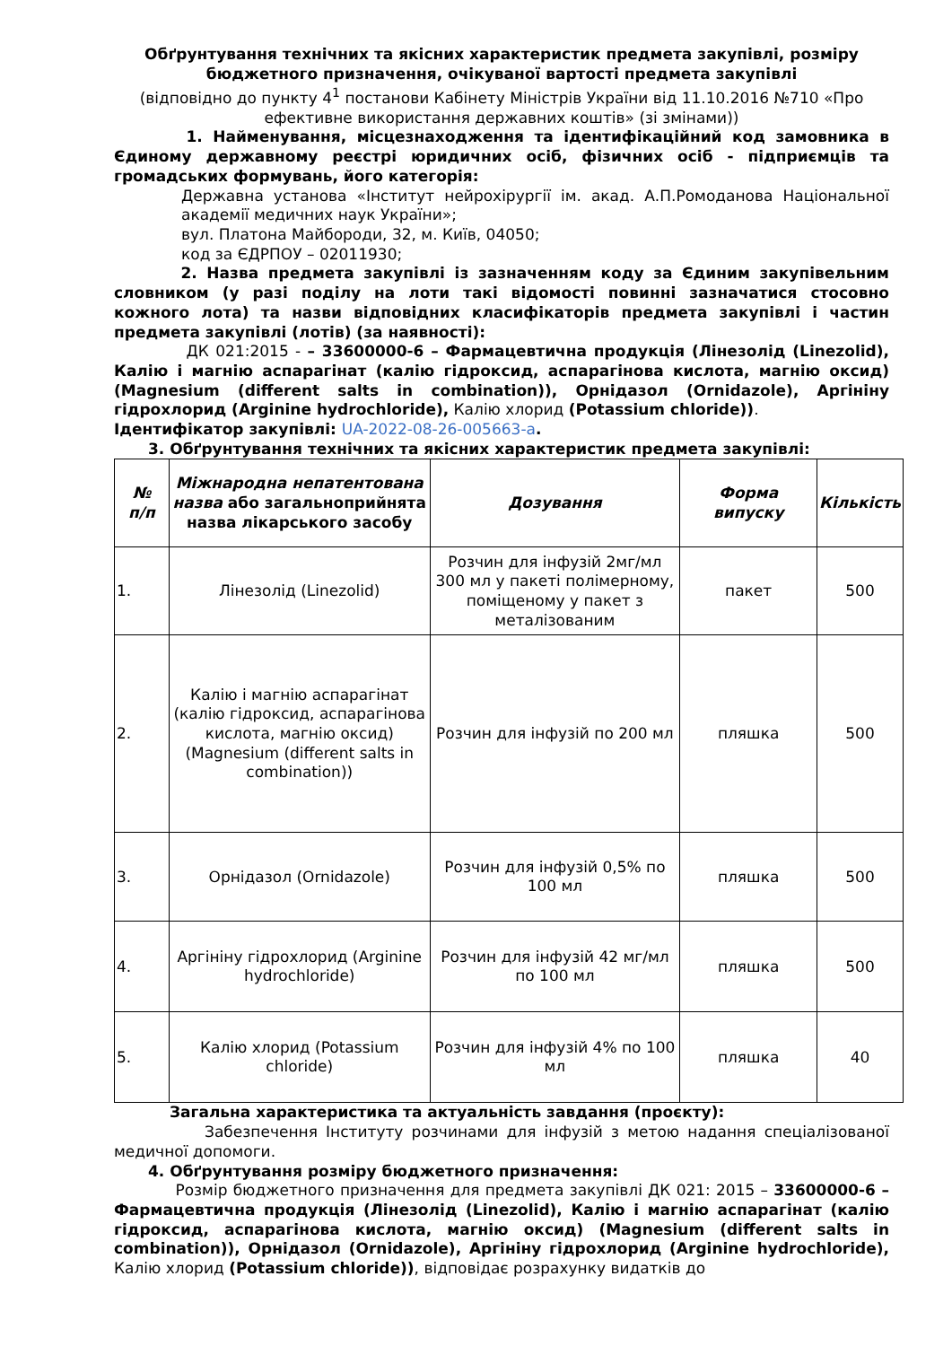Обґрунтування технічних та якісних характеристик предмета закупівлі, розміру бюджетного призначення, очікуваної вартості предмета закупівлі
(відповідно до пункту 4<sup>1</sup> постанови Кабінету Міністрів України від 11.10.2016 №710 «Про ефективне використання державних коштів» (зі змінами))
1. Найменування, місцезнаходження та ідентифікаційний код замовника в Єдиному державному реєстрі юридичних осіб, фізичних осіб - підприємців та громадських формувань, його категорія:
Державна установа «Інститут нейрохірургії ім. акад. А.П.Ромоданова Національної академії медичних наук України»;
вул. Платона Майбороди, 32, м. Київ, 04050;
код за ЄДРПОУ – 02011930;
2. Назва предмета закупівлі із зазначенням коду за Єдиним закупівельним словником (у разі поділу на лоти такі відомості повинні зазначатися стосовно кожного лота) та назви відповідних класифікаторів предмета закупівлі і частин предмета закупівлі (лотів) (за наявності):
ДК 021:2015 - – 33600000-6 – Фармацевтична продукція (Лінезолід (Linezolid), Калію і магнію аспарагінат (калію гідроксид, аспарагінова кислота, магнію оксид) (Magnesium (different salts in combination)), Орнідазол (Ornidazole), Аргініну гідрохлорид (Arginine hydrochloride), Калію хлорид (Potassium chloride)).
Ідентифікатор закупівлі: UA-2022-08-26-005663-a.
3. Обґрунтування технічних та якісних характеристик предмета закупівлі:
| № п/п | Міжнародна непатентована назва або загальноприйнята назва лікарського засобу | Дозування | Форма випуску | Кількість |
| --- | --- | --- | --- | --- |
| 1. | Лінезолід (Linezolid) | Розчин для інфузій 2мг/мл 300 мл у пакеті полімерному, поміщеному у пакет з металізованим | пакет | 500 |
| 2. | Калію і магнію аспарагінат (калію гідроксид, аспарагінова кислота, магнію оксид) (Magnesium (different salts in combination)) | Розчин для інфузій по 200 мл | пляшка | 500 |
| 3. | Орнідазол (Ornidazole) | Розчин для інфузій 0,5% по 100 мл | пляшка | 500 |
| 4. | Аргініну гідрохлорид (Arginine hydrochloride) | Розчин для інфузій 42 мг/мл по 100 мл | пляшка | 500 |
| 5. | Калію хлорид (Potassium chloride) | Розчин для інфузій 4% по 100 мл | пляшка | 40 |
Загальна характеристика та актуальність завдання (проєкту):
Забезпечення Інституту розчинами для інфузій з метою надання спеціалізованої медичної допомоги.
4. Обґрунтування розміру бюджетного призначення:
Розмір бюджетного призначення для предмета закупівлі ДК 021: 2015 – 33600000-6 – Фармацевтична продукція (Лінезолід (Linezolid), Калію і магнію аспарагінат (калію гідроксид, аспарагінова кислота, магнію оксид) (Magnesium (different salts in combination)), Орнідазол (Ornidazole), Аргініну гідрохлорид (Arginine hydrochloride), Калію хлорид (Potassium chloride)), відповідає розрахунку видатків до